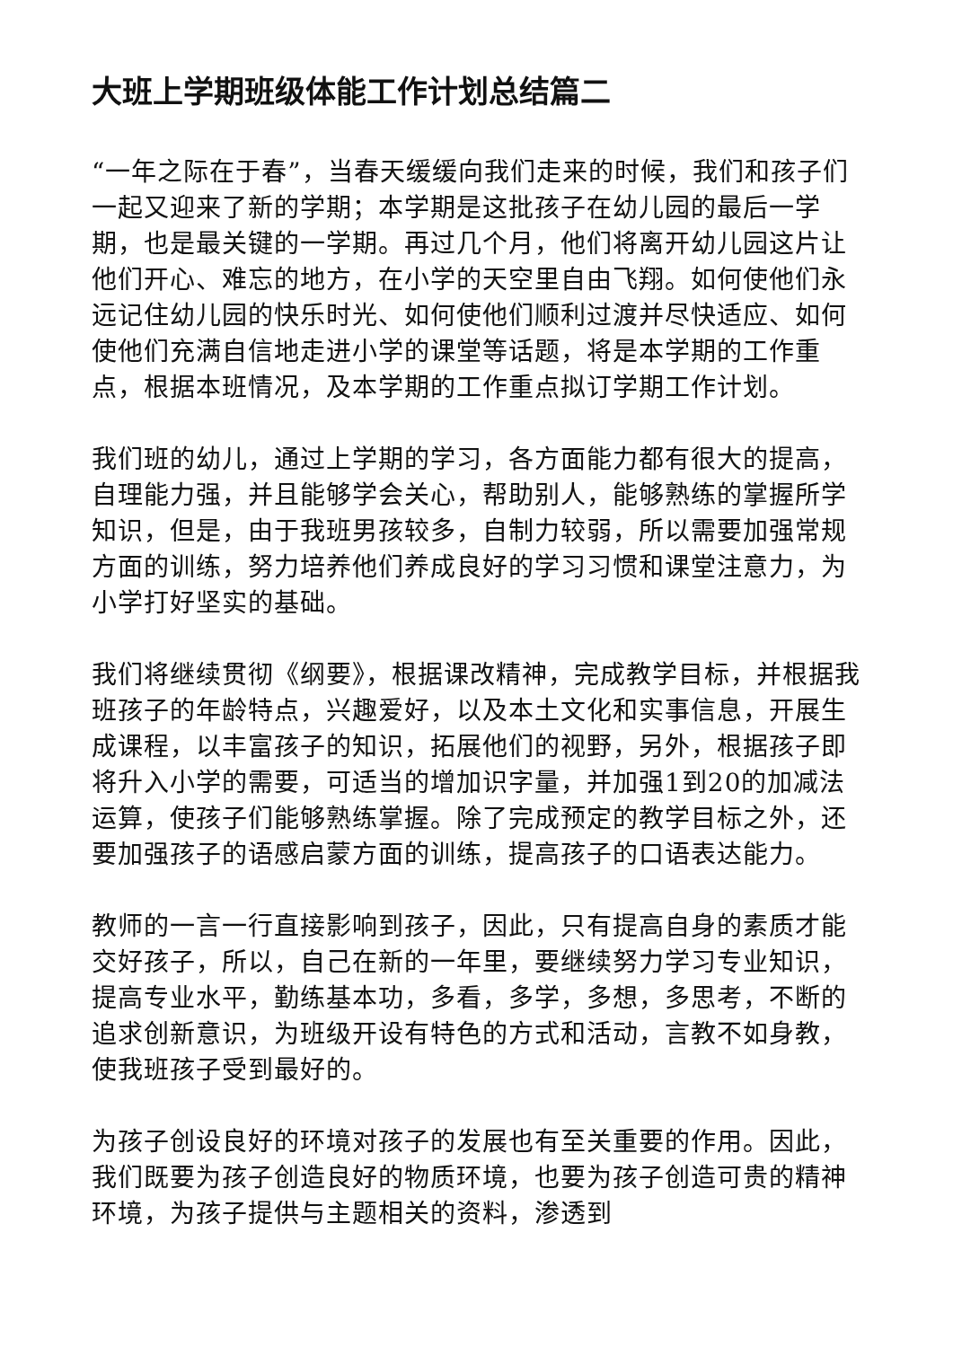大班上学期班级体能工作计划总结篇二
“一年之际在于春”，当春天缓缓向我们走来的时候，我们和孩子们一起又迎来了新的学期；本学期是这批孩子在幼儿园的最后一学期，也是最关键的一学期。再过几个月，他们将离开幼儿园这片让他们开心、难忘的地方，在小学的天空里自由飞翔。如何使他们永远记住幼儿园的快乐时光、如何使他们顺利过渡并尽快适应、如何使他们充满自信地走进小学的课堂等话题，将是本学期的工作重点，根据本班情况，及本学期的工作重点拟订学期工作计划。
我们班的幼儿，通过上学期的学习，各方面能力都有很大的提高，自理能力强，并且能够学会关心，帮助别人，能够熟练的掌握所学知识，但是，由于我班男孩较多，自制力较弱，所以需要加强常规方面的训练，努力培养他们养成良好的学习习惯和课堂注意力，为小学打好坚实的基础。
我们将继续贯彻《纲要》，根据课改精神，完成教学目标，并根据我班孩子的年龄特点，兴趣爱好，以及本土文化和实事信息，开展生成课程，以丰富孩子的知识，拓展他们的视野，另外，根据孩子即将升入小学的需要，可适当的增加识字量，并加强1到20的加减法运算，使孩子们能够熟练掌握。除了完成预定的教学目标之外，还要加强孩子的语感启蒙方面的训练，提高孩子的口语表达能力。
教师的一言一行直接影响到孩子，因此，只有提高自身的素质才能交好孩子，所以，自己在新的一年里，要继续努力学习专业知识，提高专业水平，勤练基本功，多看，多学，多想，多思考，不断的追求创新意识，为班级开设有特色的方式和活动，言教不如身教，使我班孩子受到最好的。
为孩子创设良好的环境对孩子的发展也有至关重要的作用。因此，我们既要为孩子创造良好的物质环境，也要为孩子创造可贵的精神环境，为孩子提供与主题相关的资料，渗透到